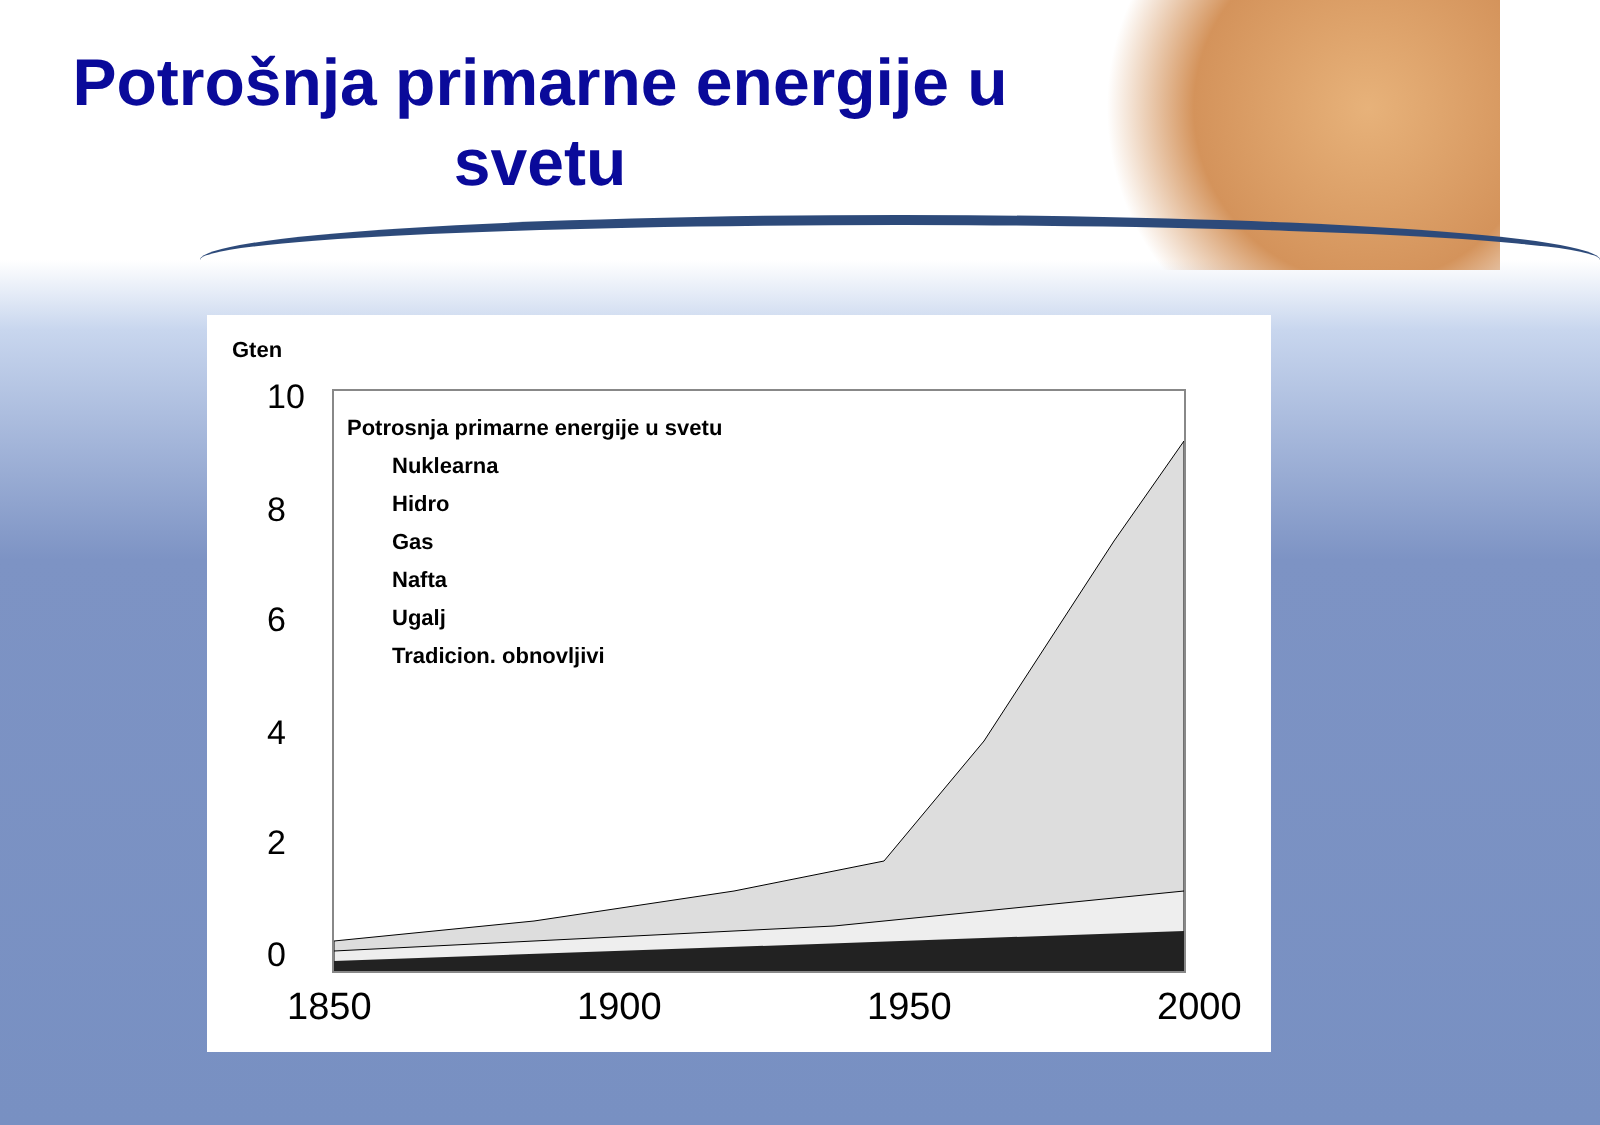Potrošnja primarne energije u svetu
Gten
10
8
6
4
2
0
Potrosnja primarne energije u svetu
Nuklearna
Hidro
Gas
Nafta
Ugalj
Tradicion. obnovljivi
1850 1900 1950 2000